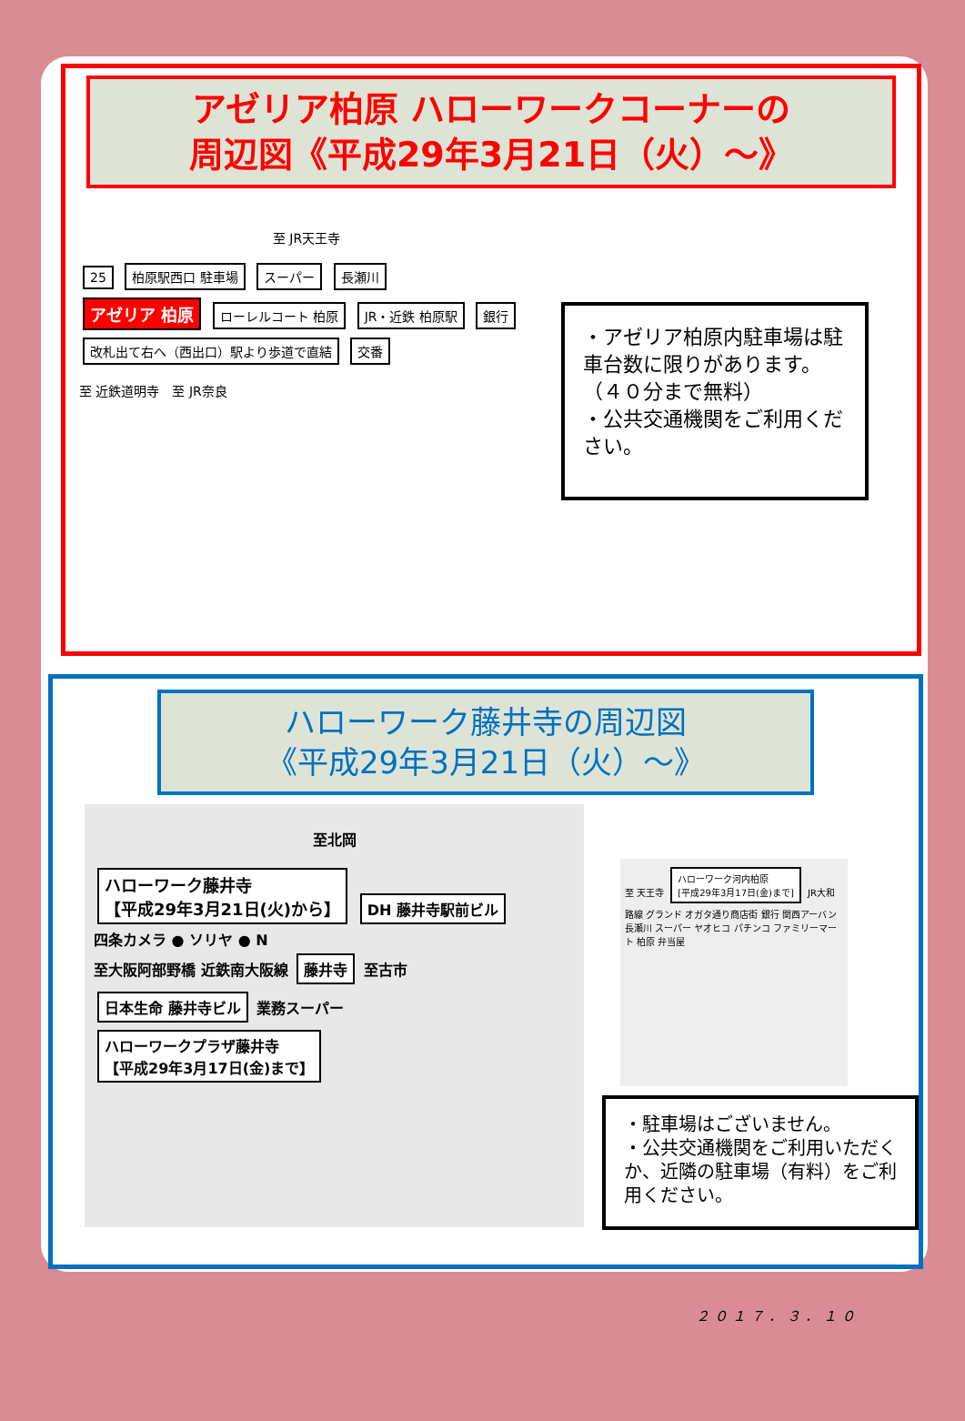アゼリア柏原 ハローワークコーナーの
周辺図《平成29年3月21日（火）～》
至 JR天王寺
25 柏原駅西口 駐車場 スーパー 長瀬川
アゼリア 柏原 ローレルコート 柏原 JR・近鉄 柏原駅 銀行
改札出て右へ（西出口）駅より歩道で直結 交番
至 近鉄道明寺　至 JR奈良
・アゼリア柏原内駐車場は駐車台数に限りがあります。（４０分まで無料）
・公共交通機関をご利用ください。
ハローワーク藤井寺の周辺図
《平成29年3月21日（火）～》
至北岡
ハローワーク藤井寺
【平成29年3月21日(火)から】 DH 藤井寺駅前ビル
四条カメラ ● ソリヤ ● N
至大阪阿部野橋 近鉄南大阪線 藤井寺 至古市
日本生命 藤井寺ビル 業務スーパー
ハローワークプラザ藤井寺
【平成29年3月17日(金)まで】
至 天王寺 ハローワーク河内柏原
[平成29年3月17日(金)まで] JR大和路線 グランド オガタ通り商店街 銀行 関西アーバン 長瀬川 スーパー ヤオヒコ パチンコ ファミリーマート 柏原 弁当屋
・駐車場はございません。
・公共交通機関をご利用いただくか、近隣の駐車場（有料）をご利用ください。
２０１７．３．１０